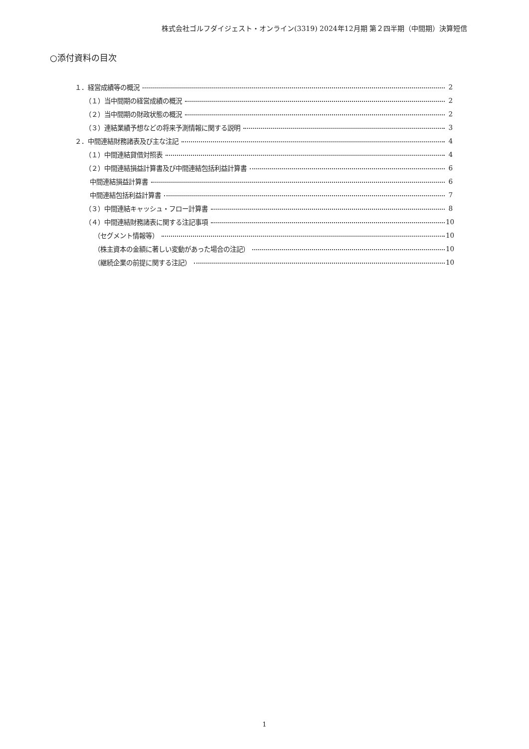株式会社ゴルフダイジェスト・オンライン(3319) 2024年12月期 第２四半期（中間期）決算短信
○添付資料の目次
１．経営成績等の概況 2
（１）当中間期の経営成績の概況 2
（２）当中間期の財政状態の概況 2
（３）連結業績予想などの将来予測情報に関する説明 3
２．中間連結財務諸表及び主な注記 4
（１）中間連結貸借対照表 4
（２）中間連結損益計算書及び中間連結包括利益計算書 6
中間連結損益計算書 6
中間連結包括利益計算書 7
（３）中間連結キャッシュ・フロー計算書 8
（４）中間連結財務諸表に関する注記事項 10
（セグメント情報等） 10
（株主資本の金額に著しい変動があった場合の注記） 10
（継続企業の前提に関する注記） 10
1